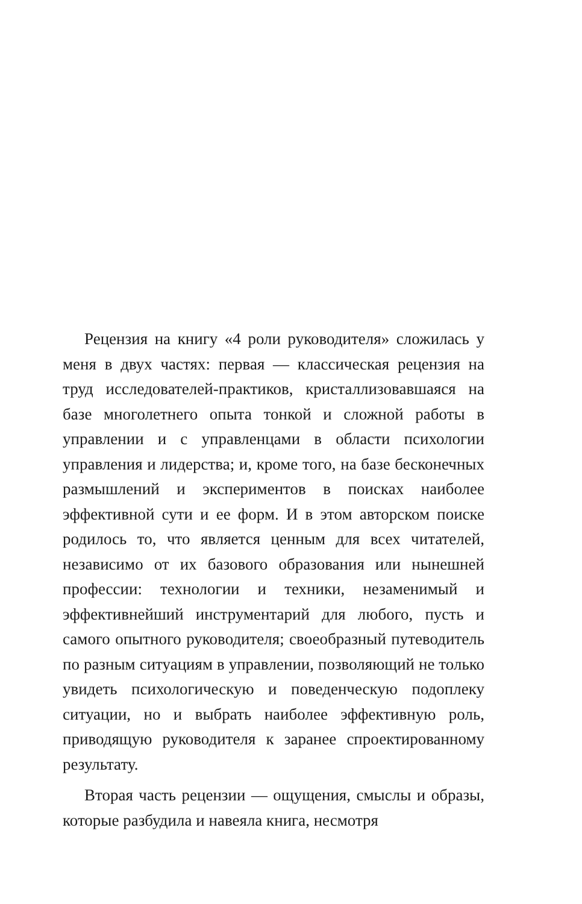Рецензия на книгу «4 роли руководителя» сложилась у меня в двух частях: первая — классическая рецензия на труд исследователей-практиков, кристаллизовавшаяся на базе многолетнего опыта тонкой и сложной работы в управлении и с управленцами в области психологии управления и лидерства; и, кроме того, на базе бесконечных размышлений и экспериментов в поисках наиболее эффективной сути и ее форм. И в этом авторском поиске родилось то, что является ценным для всех читателей, независимо от их базового образования или нынешней профессии: технологии и техники, незаменимый и эффективнейший инструментарий для любого, пусть и самого опытного руководителя; своеобразный путеводитель по разным ситуациям в управлении, позволяющий не только увидеть психологическую и поведенческую подоплеку ситуации, но и выбрать наиболее эффективную роль, приводящую руководителя к заранее спроектированному результату.
Вторая часть рецензии — ощущения, смыслы и образы, которые разбудила и навеяла книга, несмотря